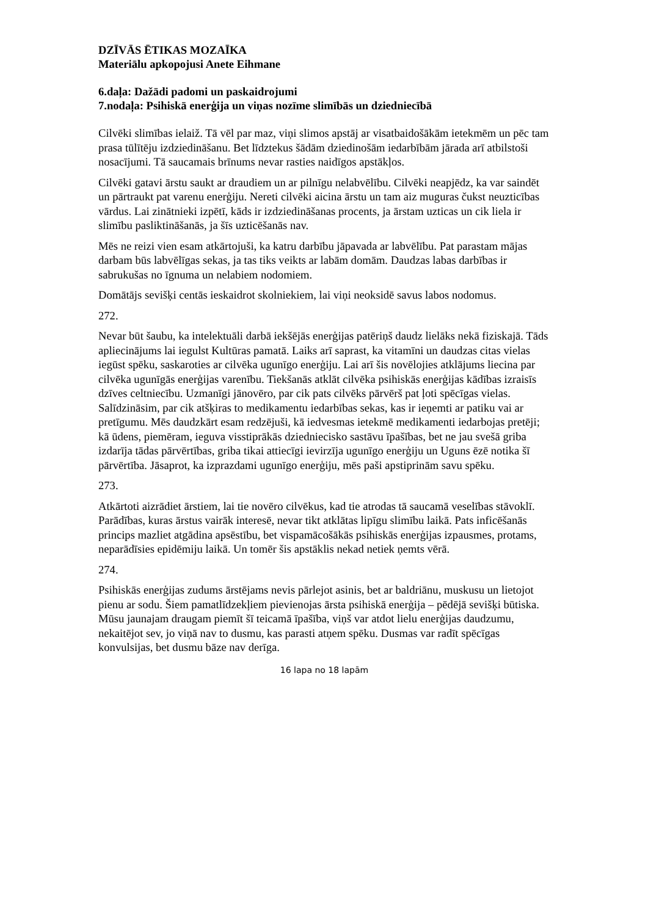DZĪVĀS ĒTIKAS MOZAĪKA
Materiālu apkopojusi Anete Eihmane
6.daļa: Dažādi padomi un paskaidrojumi
7.nodaļa: Psihiskā enerģija un viņas nozīme slimībās un dziedniecībā
Cilvēki slimības ielaiž. Tā vēl par maz, viņi slimos apstāj ar visatbaidošākām ietekmēm un pēc tam prasa tūlītēju izdziedināšanu. Bet līdztekus šādām dziedinošām iedarbībām jārada arī atbilstoši nosacījumi. Tā saucamais brīnums nevar rasties naidīgos apstākļos.
Cilvēki gatavi ārstu saukt ar draudiem un ar pilnīgu nelabvēlību. Cilvēki neapjēdz, ka var saindēt un pārtraukt pat varenu enerģiju. Nereti cilvēki aicina ārstu un tam aiz muguras čukst neuzticības vārdus. Lai zinātnieki izpētī, kāds ir izdziedināšanas procents, ja ārstam uzticas un cik liela ir slimību pasliktināšanās, ja šīs uzticēšanās nav.
Mēs ne reizi vien esam atkārtojuši, ka katru darbību jāpavada ar labvēlību. Pat parastam mājas darbam būs labvēlīgas sekas, ja tas tiks veikts ar labām domām. Daudzas labas darbības ir sabrukušas no īgnuma un nelabiem nodomiem.
Domātājs sevišķi centās ieskaidrot skolniekiem, lai viņi neoksidē savus labos nodomus.
272.
Nevar būt šaubu, ka intelektuāli darbā iekšējās enerģijas patēriņš daudz lielāks nekā fiziskajā. Tāds apliecinājums lai iegulst Kultūras pamatā. Laiks arī saprast, ka vitamīni un daudzas citas vielas iegūst spēku, saskaroties ar cilvēka ugunīgo enerģiju. Lai arī šis novēlojies atklājums liecina par cilvēka ugunīgās enerģijas varenību. Tiekšanās atklāt cilvēka psihiskās enerģijas kādības izraisīs dzīves celtniecību. Uzmanīgi jānovēro, par cik pats cilvēks pārvērš pat ļoti spēcīgas vielas. Salīdzināsim, par cik atšķiras to medikamentu iedarbības sekas, kas ir ieņemti ar patiku vai ar pretīgumu. Mēs daudzkārt esam redzējuši, kā iedvesmas ietekmē medikamenti iedarbojas pretēji; kā ūdens, piemēram, ieguva visstiprākās dziedniecisko sastāvu īpašības, bet ne jau svešā griba izdarīja tādas pārvērtības, griba tikai attiecīgi ievirzīja ugunīgo enerģiju un Uguns ēzē notika šī pārvērtība. Jāsaprot, ka izprazdami ugunīgo enerģiju, mēs paši apstiprinām savu spēku.
273.
Atkārtoti aizrādiet ārstiem, lai tie novēro cilvēkus, kad tie atrodas tā saucamā veselības stāvoklī. Parādības, kuras ārstus vairāk interesē, nevar tikt atklātas lipīgu slimību laikā. Pats inficēšanās princips mazliet atgādina apsēstību, bet vispamācošākās psihiskās enerģijas izpausmes, protams, neparādīsies epidēmiju laikā. Un tomēr šis apstāklis nekad netiek ņemts vērā.
274.
Psihiskās enerģijas zudums ārstējams nevis pārlejot asinis, bet ar baldriānu, muskusu un lietojot pienu ar sodu. Šiem pamatlīdzekļiem pievienojas ārsta psihiskā enerģija – pēdējā sevišķi būtiska. Mūsu jaunajam draugam piemīt šī teicamā īpašība, viņš var atdot lielu enerģijas daudzumu, nekaitējot sev, jo viņā nav to dusmu, kas parasti atņem spēku. Dusmas var radīt spēcīgas konvulsijas, bet dusmu bāze nav derīga.
16 lapa no 18 lapām